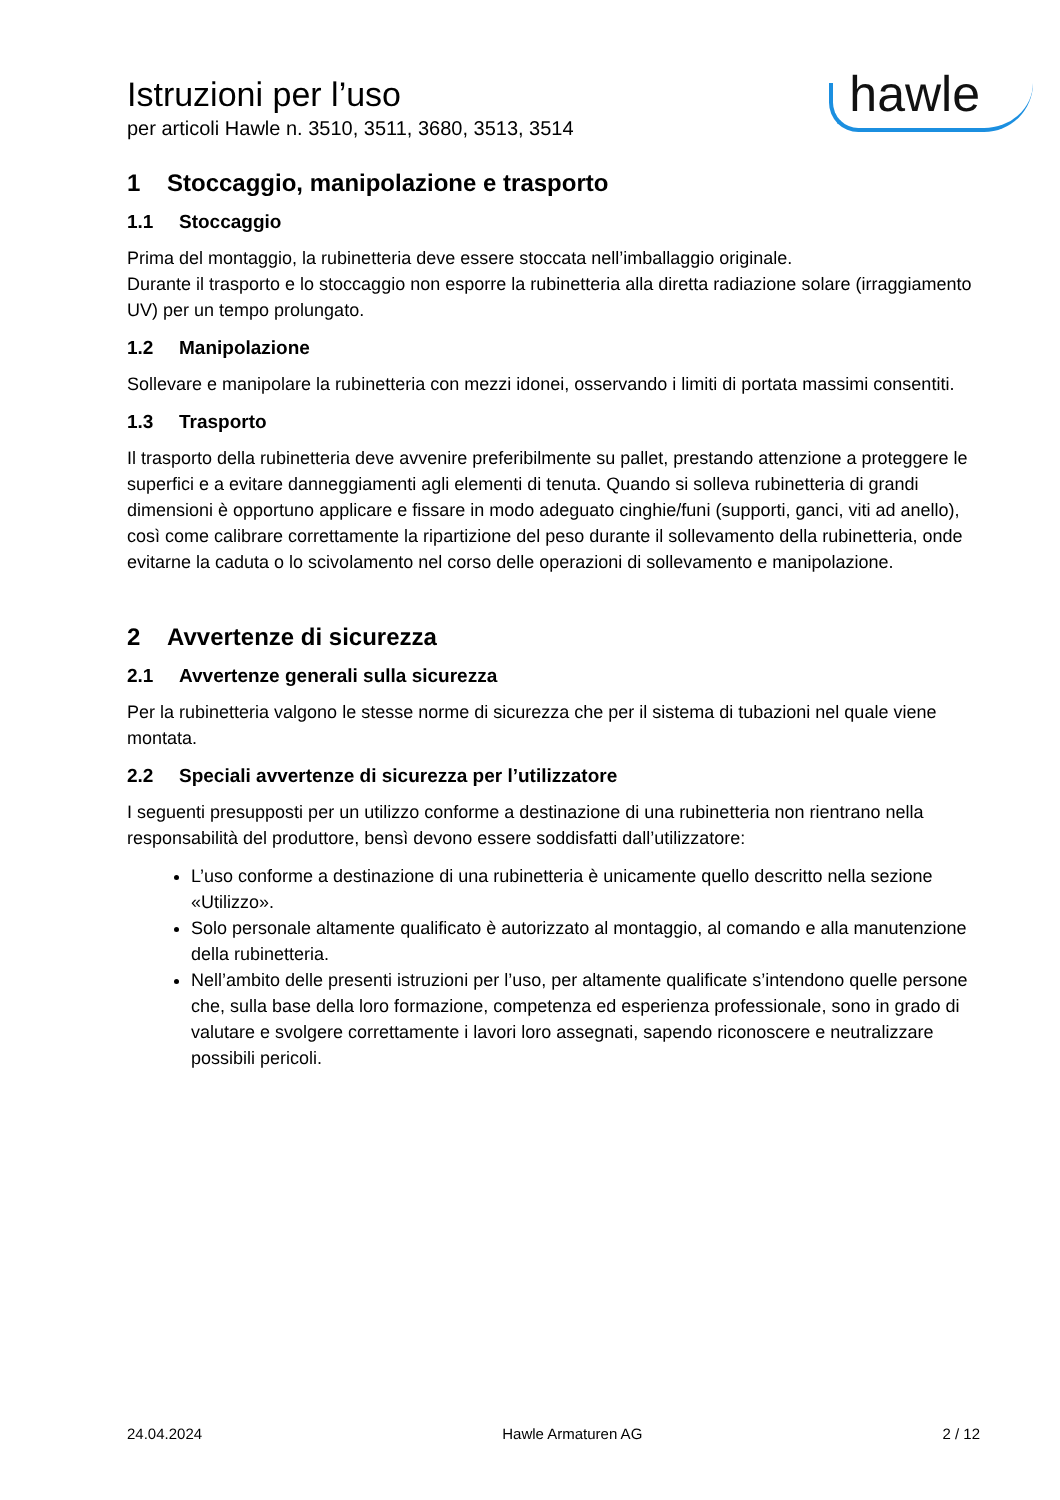Istruzioni per l’uso
per articoli Hawle n. 3510, 3511, 3680, 3513, 3514
hawle
1 Stoccaggio, manipolazione e trasporto
1.1 Stoccaggio
Prima del montaggio, la rubinetteria deve essere stoccata nell’imballaggio originale.
Durante il trasporto e lo stoccaggio non esporre la rubinetteria alla diretta radiazione solare (irraggiamento UV) per un tempo prolungato.
1.2 Manipolazione
Sollevare e manipolare la rubinetteria con mezzi idonei, osservando i limiti di portata massimi consentiti.
1.3 Trasporto
Il trasporto della rubinetteria deve avvenire preferibilmente su pallet, prestando attenzione a proteggere le superfici e a evitare danneggiamenti agli elementi di tenuta. Quando si solleva rubinetteria di grandi dimensioni è opportuno applicare e fissare in modo adeguato cinghie/funi (supporti, ganci, viti ad anello), così come calibrare correttamente la ripartizione del peso durante il sollevamento della rubinetteria, onde evitarne la caduta o lo scivolamento nel corso delle operazioni di sollevamento e manipolazione.
2 Avvertenze di sicurezza
2.1 Avvertenze generali sulla sicurezza
Per la rubinetteria valgono le stesse norme di sicurezza che per il sistema di tubazioni nel quale viene montata.
2.2 Speciali avvertenze di sicurezza per l’utilizzatore
I seguenti presupposti per un utilizzo conforme a destinazione di una rubinetteria non rientrano nella responsabilità del produttore, bensì devono essere soddisfatti dall’utilizzatore:
L’uso conforme a destinazione di una rubinetteria è unicamente quello descritto nella sezione «Utilizzo».
Solo personale altamente qualificato è autorizzato al montaggio, al comando e alla manutenzione della rubinetteria.
Nell’ambito delle presenti istruzioni per l’uso, per altamente qualificate s’intendono quelle persone che, sulla base della loro formazione, competenza ed esperienza professionale, sono in grado di valutare e svolgere correttamente i lavori loro assegnati, sapendo riconoscere e neutralizzare possibili pericoli.
24.04.2024 Hawle Armaturen AG 2 / 12